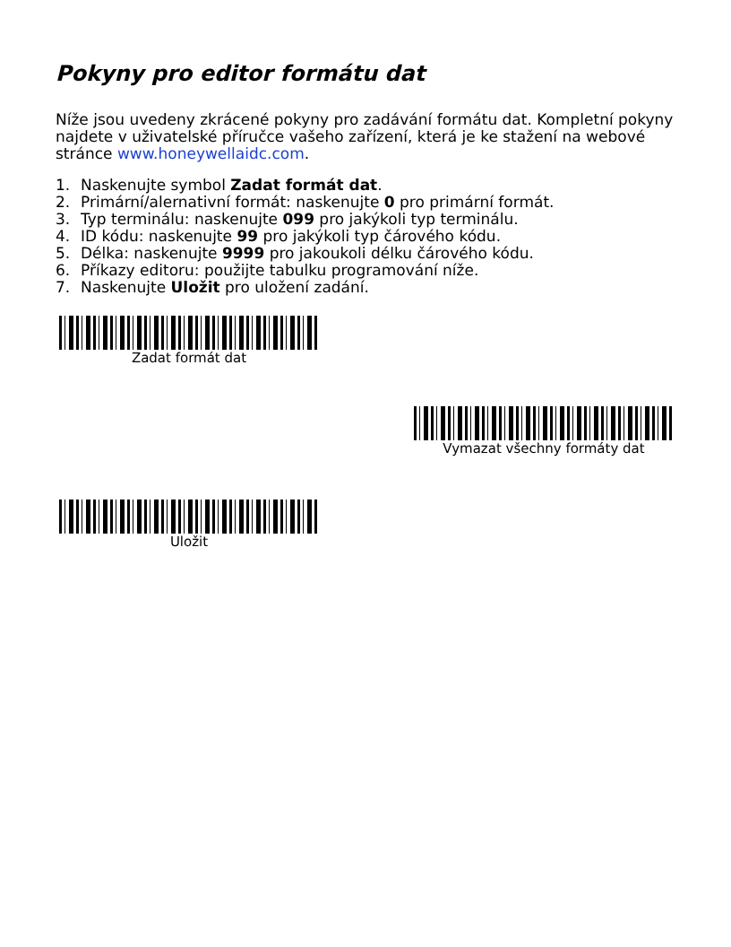Pokyny pro editor formátu dat
Níže jsou uvedeny zkrácené pokyny pro zadávání formátu dat. Kompletní pokyny najdete v uživatelské příručce vašeho zařízení, která je ke stažení na webové stránce www.honeywellaidc.com.
1. Naskenujte symbol Zadat formát dat.
2. Primární/alernativní formát: naskenujte 0 pro primární formát.
3. Typ terminálu: naskenujte 099 pro jakýkoli typ terminálu.
4. ID kódu: naskenujte 99 pro jakýkoli typ čárového kódu.
5. Délka: naskenujte 9999 pro jakoukoli délku čárového kódu.
6. Příkazy editoru: použijte tabulku programování níže.
7. Naskenujte Uložit pro uložení zadání.
Zadat formát dat
Vymazat všechny formáty dat
Uložit